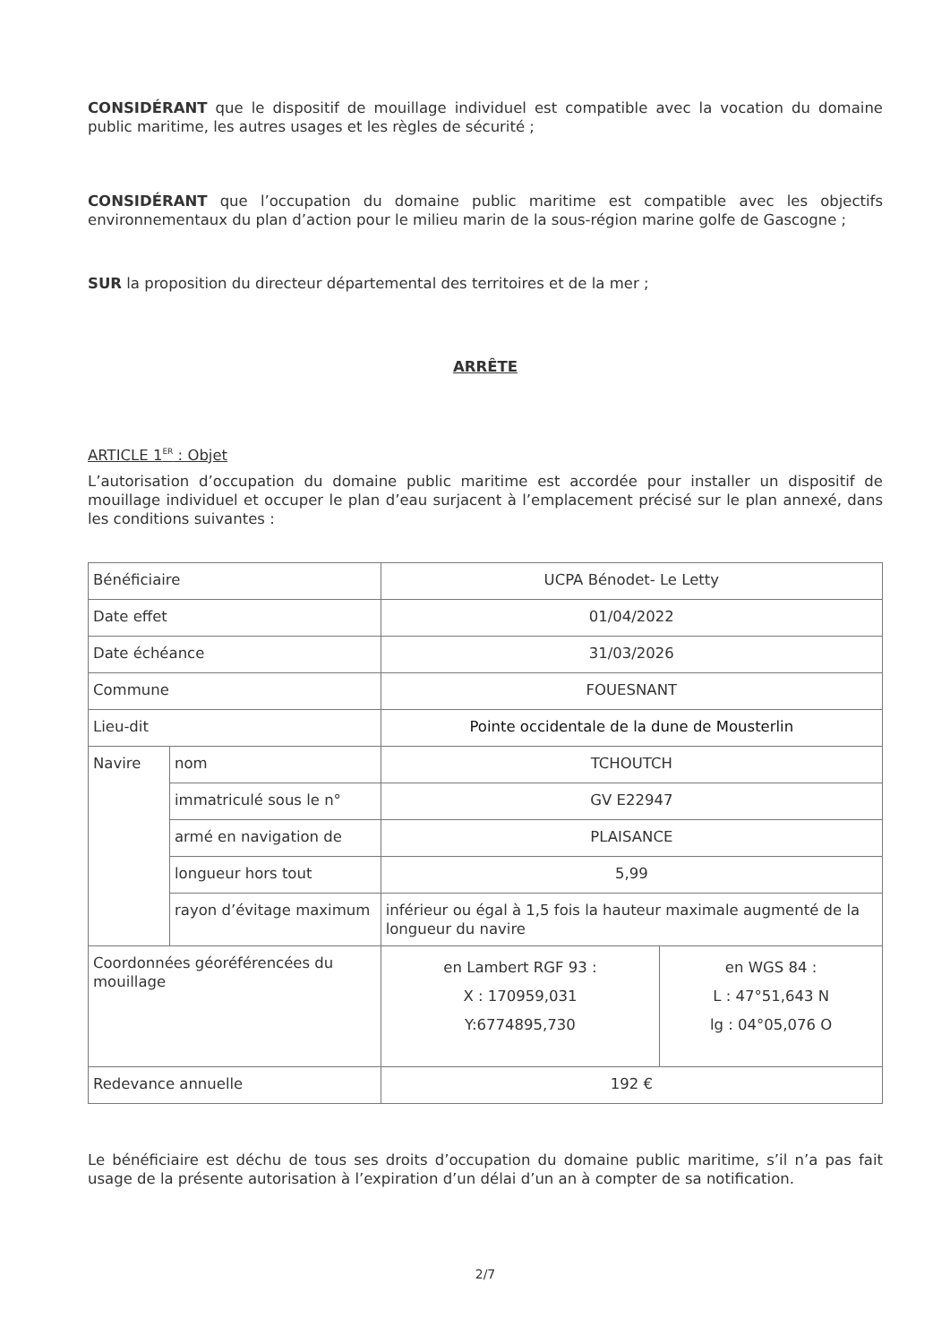CONSIDÉRANT que le dispositif de mouillage individuel est compatible avec la vocation du domaine public maritime, les autres usages et les règles de sécurité ;
CONSIDÉRANT que l’occupation du domaine public maritime est compatible avec les objectifs environnementaux du plan d’action pour le milieu marin de la sous-région marine golfe de Gascogne ;
SUR la proposition du directeur départemental des territoires et de la mer ;
ARRÊTE
ARTICLE 1<sup>ER</sup> : Objet
L’autorisation d’occupation du domaine public maritime est accordée pour installer un dispositif de mouillage individuel et occuper le plan d’eau surjacent à l’emplacement précisé sur le plan annexé, dans les conditions suivantes :
| Bénéficiaire | | UCPA Bénodet- Le Letty | |
| Date effet | | 01/04/2022 | |
| Date échéance | | 31/03/2026 | |
| Commune | | FOUESNANT | |
| Lieu-dit | | Pointe occidentale de la dune de Mousterlin | |
| Navire | nom | TCHOUTCH | |
| | immatriculé sous le n° | GV E22947 | |
| | armé en navigation de | PLAISANCE | |
| | longueur hors tout | 5,99 | |
| | rayon d’évitage maximum | inférieur ou égal à 1,5 fois la hauteur maximale augmenté de la longueur du navire | |
| Coordonnées géoréférencées du mouillage | | en Lambert RGF 93 : X : 170959,031 Y:6774895,730 | en WGS 84 : L : 47°51,643 N lg : 04°05,076 O |
| Redevance annuelle | | 192 € | |
Le bénéficiaire est déchu de tous ses droits d’occupation du domaine public maritime, s’il n’a pas fait usage de la présente autorisation à l’expiration d’un délai d’un an à compter de sa notification.
2/7